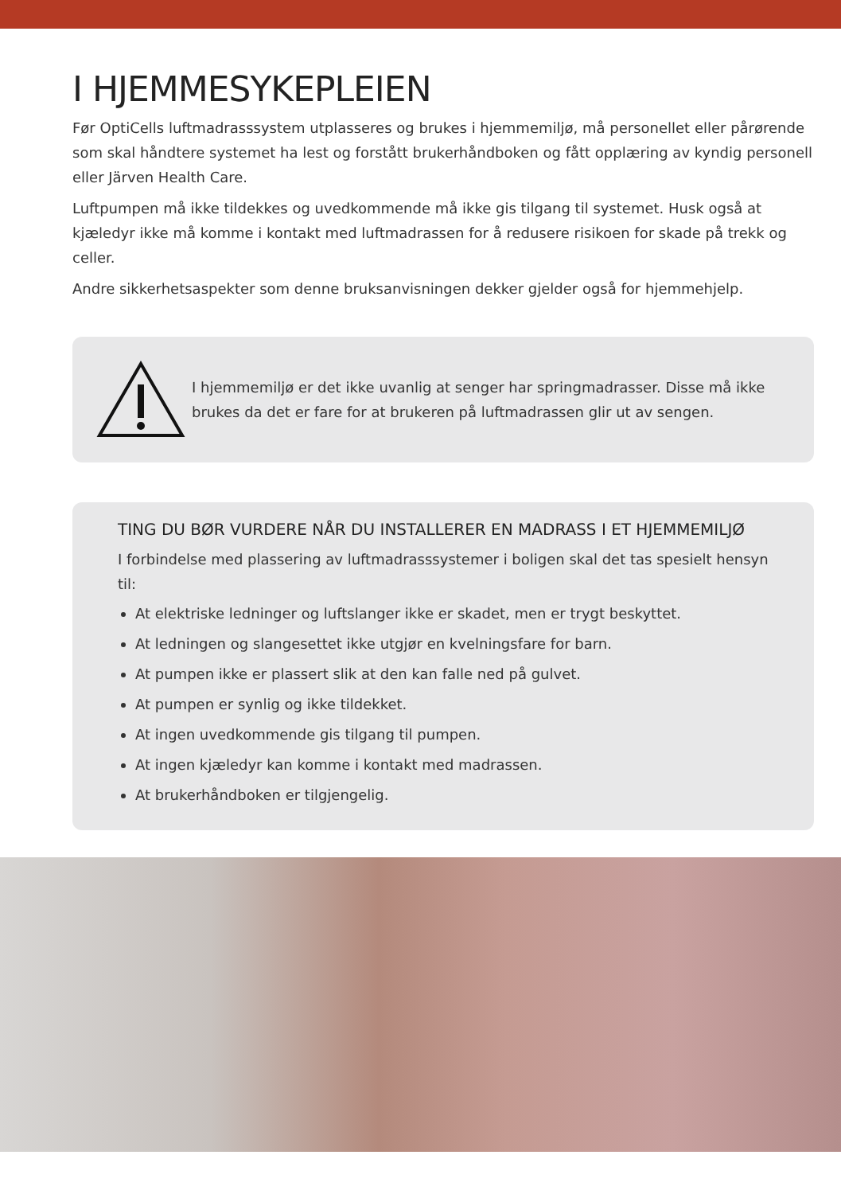I HJEMMESYKEPLEIEN
Før OptiCells luftmadrasssystem utplasseres og brukes i hjemmemiljø, må personellet eller pårørende som skal håndtere systemet ha lest og forstått brukerhåndboken og fått opplæring av kyndig personell eller Järven Health Care.
Luftpumpen må ikke tildekkes og uvedkommende må ikke gis tilgang til systemet. Husk også at kjæledyr ikke må komme i kontakt med luftmadrassen for å redusere risikoen for skade på trekk og celler.
Andre sikkerhetsaspekter som denne bruksanvisningen dekker gjelder også for hjemmehjelp.
I hjemmemiljø er det ikke uvanlig at senger har springmadrasser. Disse må ikke brukes da det er fare for at brukeren på luftmadrassen glir ut av sengen.
TING DU BØR VURDERE NÅR DU INSTALLERER EN MADRASS I ET HJEMMEMILJØ
I forbindelse med plassering av luftmadrasssystemer i boligen skal det tas spesielt hensyn til:
At elektriske ledninger og luftslanger ikke er skadet, men er trygt beskyttet.
At ledningen og slangesettet ikke utgjør en kvelningsfare for barn.
At pumpen ikke er plassert slik at den kan falle ned på gulvet.
At pumpen er synlig og ikke tildekket.
At ingen uvedkommende gis tilgang til pumpen.
At ingen kjæledyr kan komme i kontakt med madrassen.
At brukerhåndboken er tilgjengelig.